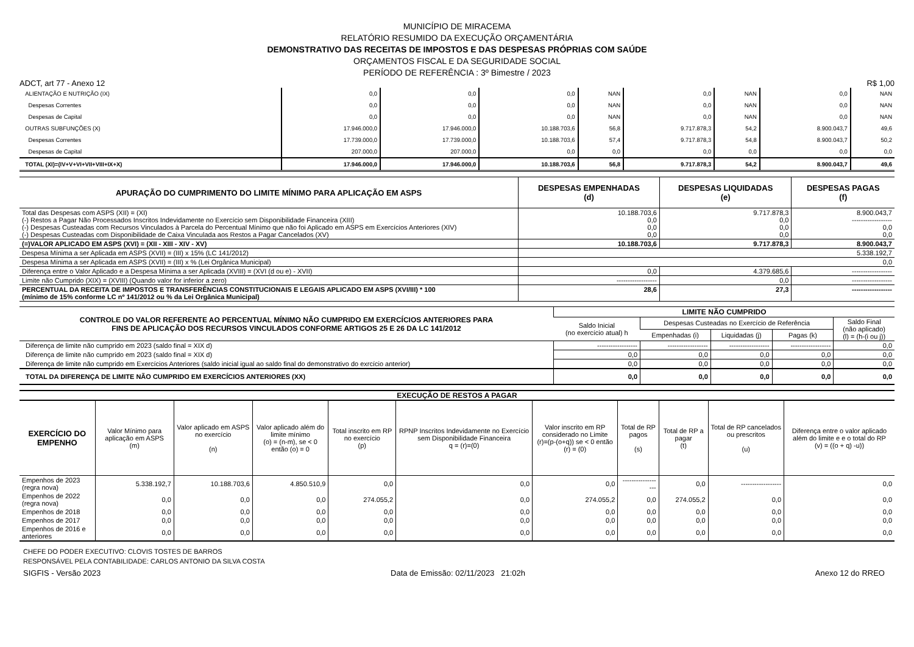MUNICÍPIO DE MIRACEMA
RELATÓRIO RESUMIDO DA EXECUÇÃO ORÇAMENTÁRIA
DEMONSTRATIVO DAS RECEITAS DE IMPOSTOS E DAS DESPESAS PRÓPRIAS COM SAÚDE
ORÇAMENTOS FISCAL E DA SEGURIDADE SOCIAL
PERÍODO DE REFERÊNCIA : 3º Bimestre / 2023
ADCT, art 77 - Anexo 12 R$ 1,00
| ALIENTAÇÃO E NUTRIÇÃO (IX) | 0,0 | 0,0 | 0,0 | NAN | 0,0 | NAN | 0,0 | NAN |
| Despesas Correntes | 0,0 | 0,0 | 0,0 | NAN | 0,0 | NAN | 0,0 | NAN |
| Despesas de Capital | 0,0 | 0,0 | 0,0 | NAN | 0,0 | NAN | 0,0 | NAN |
| OUTRAS SUBFUNÇÕES (X) | 17.946.000,0 | 17.946.000,0 | 10.188.703,6 | 56,8 | 9.717.878,3 | 54,2 | 8.900.043,7 | 49,6 |
| Despesas Correntes | 17.739.000,0 | 17.739.000,0 | 10.188.703,6 | 57,4 | 9.717.878,3 | 54,8 | 8.900.043,7 | 50,2 |
| Despesas de Capital | 207.000,0 | 207.000,0 | 0,0 | 0,0 | 0,0 | 0,0 | 0,0 | 0,0 |
| TOTAL (XI)=(IV+V+VI+VII+VIII+IX+X) | 17.946.000,0 | 17.946.000,0 | 10.188.703,6 | 56,8 | 9.717.878,3 | 54,2 | 8.900.043,7 | 49,6 |
| APURAÇÃO DO CUMPRIMENTO DO LIMITE MÍNIMO PARA APLICAÇÃO EM ASPS | DESPESAS EMPENHADAS (d) | DESPESAS LIQUIDADAS (e) | DESPESAS PAGAS (f) |
| --- | --- | --- | --- |
| Total das Despesas com ASPS (XII) = (XI) (-) Restos a Pagar Não Processados Inscritos Indevidamente no Exercício sem Disponibilidade Financeira (XIII) (-) Despesas Custeadas com Recursos Vinculados à Parcela do Percentual Mínimo que não foi Aplicado em ASPS em Exercícios Anteriores (XIV) (-) Despesas Custeadas com Disponibilidade de Caixa Vinculada aos Restos a Pagar Cancelados (XV) | 10.188.703,6 0,0 0,0 0,0 | 9.717.878,3 0,0 0,0 0,0 | 8.900.043,7 ------------------ 0,0 0,0 |
| (=)VALOR APLICADO EM ASPS (XVI) = (XII - XIII - XIV - XV) | 10.188.703,6 | 9.717.878,3 | 8.900.043,7 |
| Despesa Mínima a ser Aplicada em ASPS (XVII) = (III) x 15% (LC 141/2012) | 5.338.192,7 | | |
| Despesa Mínima a ser Aplicada em ASPS (XVII) = (III) x % (Lei Orgânica Municipal) | 0,0 | | |
| Diferença entre o Valor Aplicado e a Despesa Mínima a ser Aplicada (XVIII) = (XVI (d ou e) - XVII) | 0,0 | 4.379.685,6 | ------------------ |
| Limite não Cumprido (XIX) = (XVIII) (Quando valor for inferior a zero) | ------------------ | 0,0 | ------------------ |
| PERCENTUAL DA RECEITA DE IMPOSTOS E TRANSFERÊNCIAS CONSTITUCIONAIS E LEGAIS APLICADO EM ASPS (XVI/III) * 100 (mínimo de 15% conforme LC nº 141/2012 ou % da Lei Orgânica Municipal) | 28,6 | 27,3 | ------------------ |
| CONTROLE DO VALOR REFERENTE AO PERCENTUAL MÍNIMO NÃO CUMPRIDO EM EXERCÍCIOS ANTERIORES PARA FINS DE APLICAÇÃO DOS RECURSOS VINCULADOS CONFORME ARTIGOS 25 E 26 DA LC 141/2012 | LIMITE NÃO CUMPRIDO | | | | |
| --- | --- | --- | --- | --- | --- |
| | Saldo Inicial (no exercício atual) h | Despesas Custeadas no Exercício de Referência | | | Saldo Final (não aplicado) (l) = (h-(i ou j)) |
| | | Empenhadas (i) | Liquidadas (j) | Pagas (k) | |
| Diferença de limite não cumprido em 2023 (saldo final = XIX d) | ------------------ | ------------------ | ------------------ | ------------------ | 0,0 |
| Diferença de limite não cumprido em 2023 (saldo final = XIX d) | 0,0 | 0,0 | 0,0 | 0,0 | 0,0 |
| Diferença de limite não cumprido em Exercícios Anteriores (saldo inicial igual ao saldo final do demonstrativo do exrcício anterior) | 0,0 | 0,0 | 0,0 | 0,0 | 0,0 |
| TOTAL DA DIFERENÇA DE LIMITE NÃO CUMPRIDO EM EXERCÍCIOS ANTERIORES (XX) | 0,0 | 0,0 | 0,0 | 0,0 | 0,0 |
EXECUÇÃO DE RESTOS A PAGAR
| EXERCÍCIO DO EMPENHO | Valor Mínimo para aplicação em ASPS (m) | Valor aplicado em ASPS no exercício (n) | Valor aplicado além do limite mínimo (o) = (n-m), se < 0 então (o) = 0 | Total inscrito em RP no exercício (p) | RPNP Inscritos Indevidamente no Exercício sem Disponibilidade Financeira q = (r)=(0) | Valor inscrito em RP considerado no Limite (r)=(p-(o+q)) se < 0 então (r) = (0) | Total de RP pagos (s) | Total de RP a pagar (t) | Total de RP cancelados ou prescritos (u) | Diferença entre o valor aplicado além do limite e e o total do RP (v) = ((o + q) -u)) |
| --- | --- | --- | --- | --- | --- | --- | --- | --- | --- | --- |
| Empenhos de 2023 (regra nova) | 5.338.192,7 | 10.188.703,6 | 4.850.510,9 | 0,0 | 0,0 | 0,0 | ------------------ | 0,0 | ------------------ | 0,0 |
| Empenhos de 2022 (regra nova) | 0,0 | 0,0 | 0,0 | 274.055,2 | 0,0 | 274.055,2 | 0,0 | 274.055,2 | 0,0 | 0,0 |
| Empenhos de 2018 | 0,0 | 0,0 | 0,0 | 0,0 | 0,0 | 0,0 | 0,0 | 0,0 | 0,0 | 0,0 |
| Empenhos de 2017 | 0,0 | 0,0 | 0,0 | 0,0 | 0,0 | 0,0 | 0,0 | 0,0 | 0,0 | 0,0 |
| Empenhos de 2016 e anteriores | 0,0 | 0,0 | 0,0 | 0,0 | 0,0 | 0,0 | 0,0 | 0,0 | 0,0 | 0,0 |
CHEFE DO PODER EXECUTIVO: CLOVIS TOSTES DE BARROS
RESPONSÁVEL PELA CONTABILIDADE: CARLOS ANTONIO DA SILVA COSTA
SIGFIS - Versão 2023 Data de Emissão: 02/11/2023 21:02h Anexo 12 do RREO